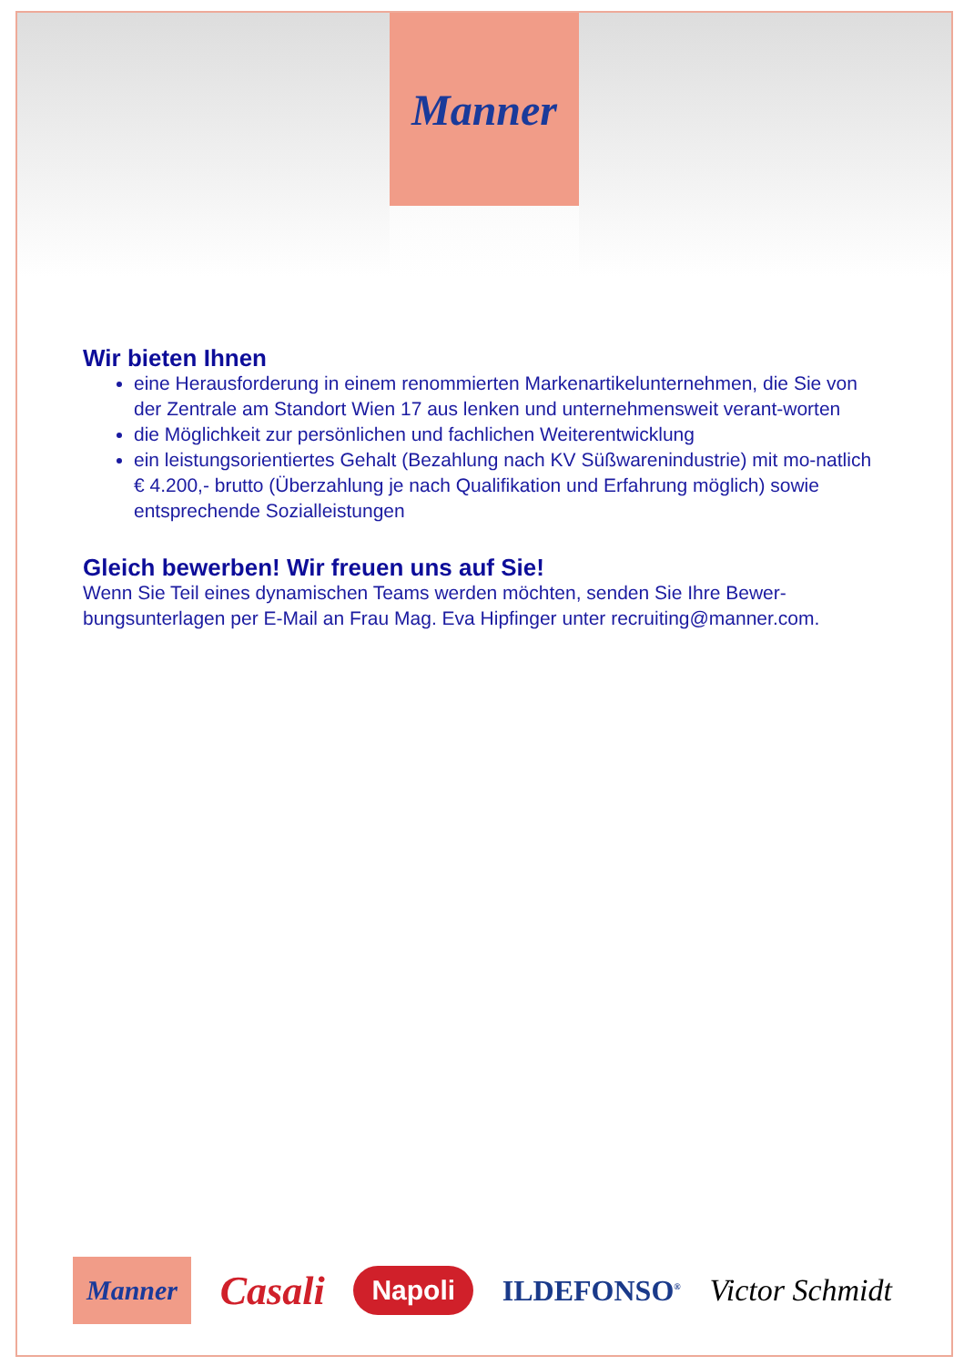Manner
Wir bieten Ihnen
eine Herausforderung in einem renommierten Markenartikelunternehmen, die Sie von der Zentrale am Standort Wien 17 aus lenken und unternehmensweit verant-worten
die Möglichkeit zur persönlichen und fachlichen Weiterentwicklung
ein leistungsorientiertes Gehalt (Bezahlung nach KV Süßwarenindustrie) mit mo-natlich € 4.200,- brutto (Überzahlung je nach Qualifikation und Erfahrung möglich) sowie entsprechende Sozialleistungen
Gleich bewerben! Wir freuen uns auf Sie!
Wenn Sie Teil eines dynamischen Teams werden möchten, senden Sie Ihre Bewer-bungsunterlagen per E-Mail an Frau Mag. Eva Hipfinger unter recruiting@manner.com.
Manner Casali Napoli ILDEFONSO<sup>®</sup> Victor Schmidt